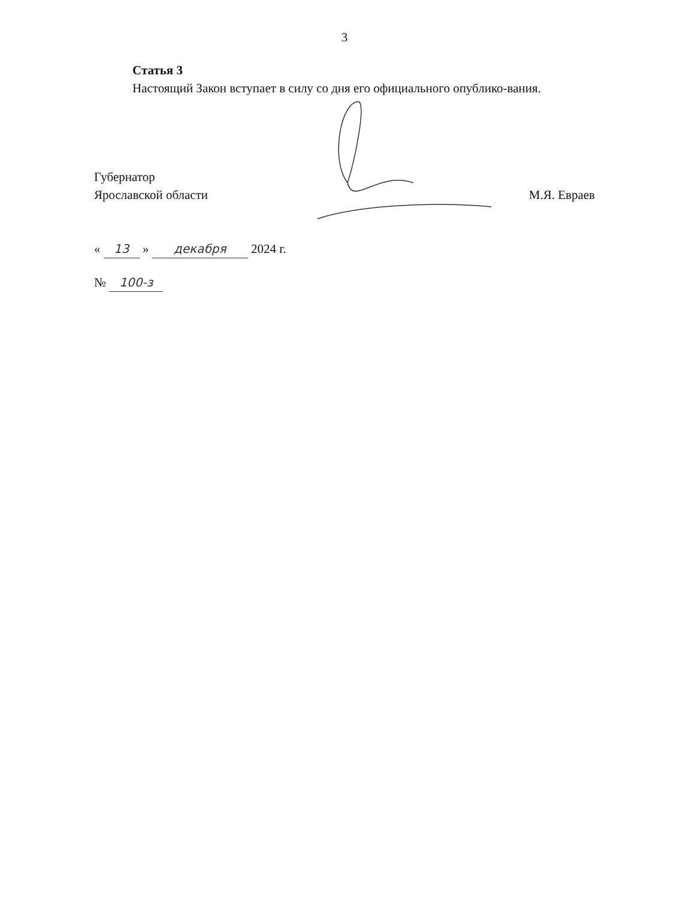3
Статья 3
Настоящий Закон вступает в силу со дня его официального опублико-вания.
Губернатор
Ярославской области
М.Я. Евраев
« 13 » декабря 2024 г.
№ 100-з